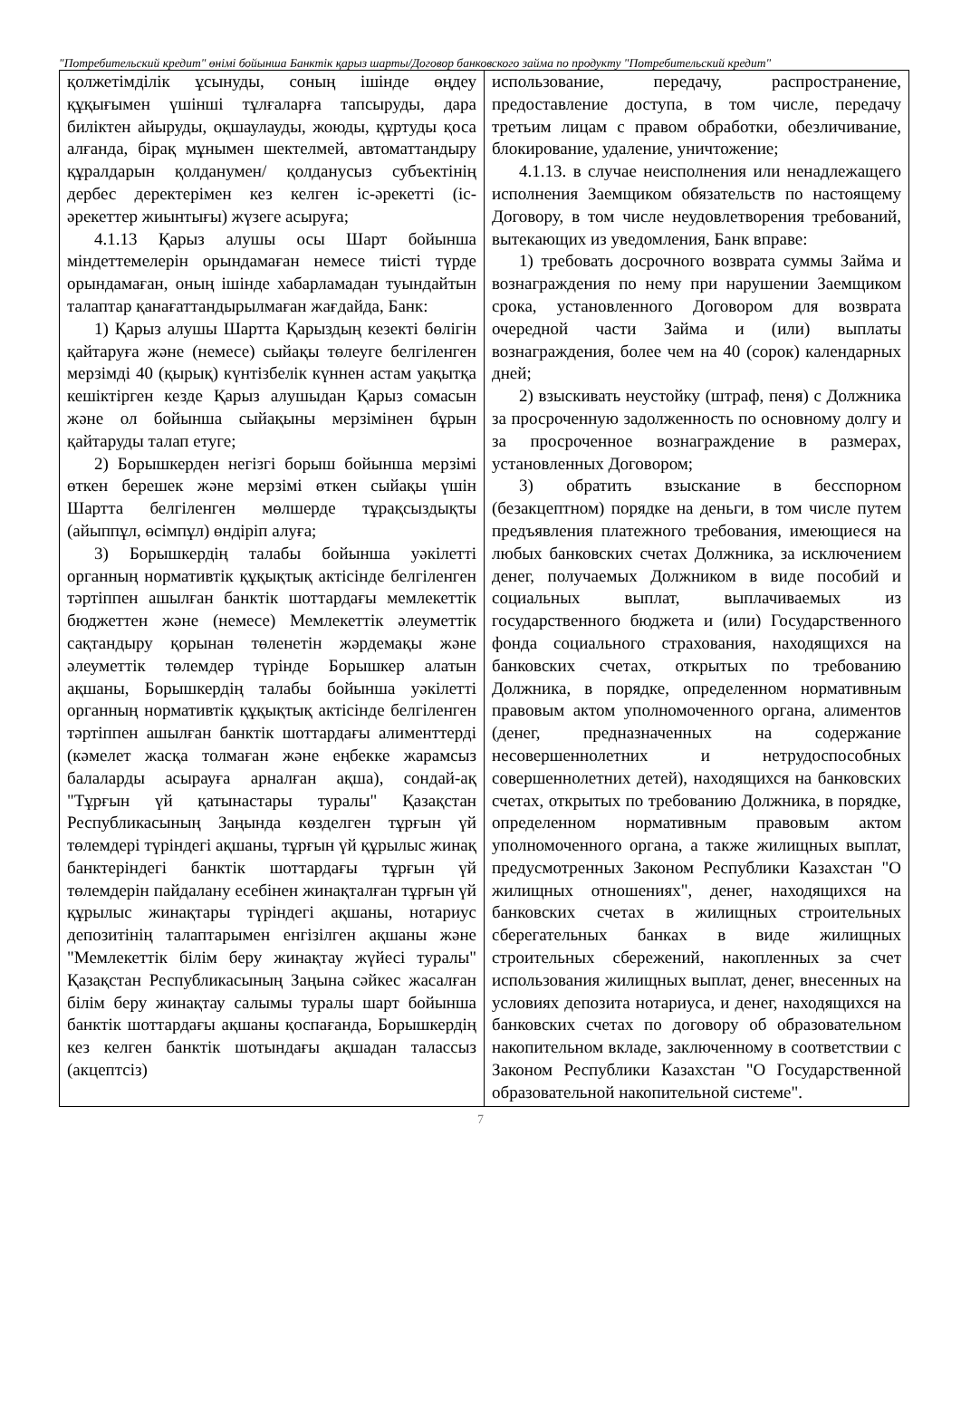"Потребительский кредит" өнімі бойынша Банктік қарыз шарты/Договор банковского займа по продукту "Потребительский кредит"
| қолжетімділік ұсынуды, соның ішінде өңдеу құқығымен үшінші тұлғаларға тапсыруды, дара биліктен айыруды, оқшаулауды, жоюды, құртуды қоса алғанда, бірақ мұнымен шектелмей, автоматтандыру құралдарын қолданумен/ қолданусыз субъектінің дербес деректерімен кез келген іс-әрекетті (іс-әрекеттер жиынтығы) жүзеге асыруға; 4.1.13 Қарыз алушы осы Шарт бойынша міндеттемелерін орындамаған немесе тиісті түрде орындамаған, оның ішінде хабарламадан туындайтын талаптар қанағаттандырылмаған жағдайда, Банк: 1) Қарыз алушы Шартта Қарыздың кезекті бөлігін қайтаруға және (немесе) сыйақы төлеуге белгіленген мерзімді 40 (қырық) күнтізбелік күннен астам уақытқа кешіктірген кезде Қарыз алушыдан Қарыз сомасын және ол бойынша сыйақыны мерзімінен бұрын қайтаруды талап етуге; 2) Борышкерден негізгі борыш бойынша мерзімі өткен берешек және мерзімі өткен сыйақы үшін Шартта белгіленген мөлшерде тұрақсыздықты (айыппұл, өсімпұл) өндіріп алуға; 3) Борышкердің талабы бойынша уәкілетті органның нормативтік құқықтық актісінде белгіленген тәртіппен ашылған банктік шоттардағы мемлекеттік бюджеттен және (немесе) Мемлекеттік әлеуметтік сақтандыру қорынан төленетін жәрдемақы және әлеуметтік төлемдер түрінде Борышкер алатын ақшаны, Борышкердің талабы бойынша уәкілетті органның нормативтік құқықтық актісінде белгіленген тәртіппен ашылған банктік шоттардағы алименттерді (кәмелет жасқа толмаған және еңбекке жарамсыз балаларды асырауға арналған ақша), сондай-ақ "Тұрғын үй қатынастары туралы" Қазақстан Республикасының Заңында көзделген тұрғын үй төлемдері түріндегі ақшаны, тұрғын үй құрылыс жинақ банктеріндегі банктік шоттардағы тұрғын үй төлемдерін пайдалану есебінен жинақталған тұрғын үй құрылыс жинақтары түріндегі ақшаны, нотариус депозитінің талаптарымен енгізілген ақшаны және "Мемлекеттік білім беру жинақтау жүйесі туралы" Қазақстан Республикасының Заңына сәйкес жасалған білім беру жинақтау салымы туралы шарт бойынша банктік шоттардағы ақшаны қоспағанда, Борышкердің кез келген банктік шотындағы ақшадан талассыз (акцептсіз) | использование, передачу, распространение, предоставление доступа, в том числе, передачу третьим лицам с правом обработки, обезличивание, блокирование, удаление, уничтожение; 4.1.13. в случае неисполнения или ненадлежащего исполнения Заемщиком обязательств по настоящему Договору, в том числе неудовлетворения требований, вытекающих из уведомления, Банк вправе: 1) требовать досрочного возврата суммы Займа и вознаграждения по нему при нарушении Заемщиком срока, установленного Договором для возврата очередной части Займа и (или) выплаты вознаграждения, более чем на 40 (сорок) календарных дней; 2) взыскивать неустойку (штраф, пеня) с Должника за просроченную задолженность по основному долгу и за просроченное вознаграждение в размерах, установленных Договором; 3) обратить взыскание в бесспорном (безакцептном) порядке на деньги, в том числе путем предъявления платежного требования, имеющиеся на любых банковских счетах Должника, за исключением денег, получаемых Должником в виде пособий и социальных выплат, выплачиваемых из государственного бюджета и (или) Государственного фонда социального страхования, находящихся на банковских счетах, открытых по требованию Должника, в порядке, определенном нормативным правовым актом уполномоченного органа, алиментов (денег, предназначенных на содержание несовершеннолетних и нетрудоспособных совершеннолетних детей), находящихся на банковских счетах, открытых по требованию Должника, в порядке, определенном нормативным правовым актом уполномоченного органа, а также жилищных выплат, предусмотренных Законом Республики Казахстан "О жилищных отношениях", денег, находящихся на банковских счетах в жилищных строительных сберегательных банках в виде жилищных строительных сбережений, накопленных за счет использования жилищных выплат, денег, внесенных на условиях депозита нотариуса, и денег, находящихся на банковских счетах по договору об образовательном накопительном вкладе, заключенному в соответствии с Законом Республики Казахстан "О Государственной образовательной накопительной системе". |
7